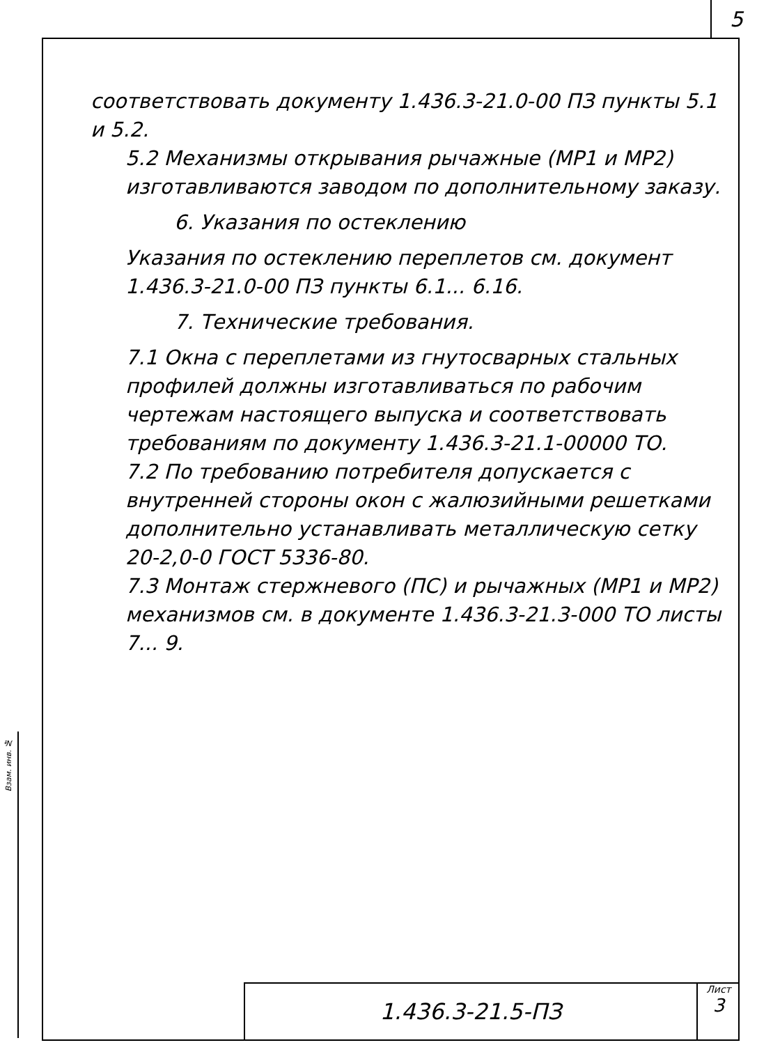5
Взам. инв. №
соответствовать документу 1.436.3-21.0-00 ПЗ пункты 5.1 и 5.2.
5.2 Механизмы открывания рычажные (МР1 и МР2) изготавливаются заводом по дополнительному заказу.
6. Указания по остеклению
Указания по остеклению переплетов см. документ 1.436.3-21.0-00 ПЗ пункты 6.1... 6.16.
7. Технические требования.
7.1 Окна с переплетами из гнутосварных стальных профилей должны изготавливаться по рабочим чертежам настоящего выпуска и соответствовать требованиям по документу 1.436.3-21.1-00000 ТО.
7.2 По требованию потребителя допускается с внутренней стороны окон с жалюзийными решетками дополнительно устанавливать металлическую сетку 20-2,0-0 ГОСТ 5336-80.
7.3 Монтаж стержневого (ПС) и рычажных (МР1 и МР2) механизмов см. в документе 1.436.3-21.3-000 ТО листы 7... 9.
1.436.3-21.5-ПЗ
Лист
3